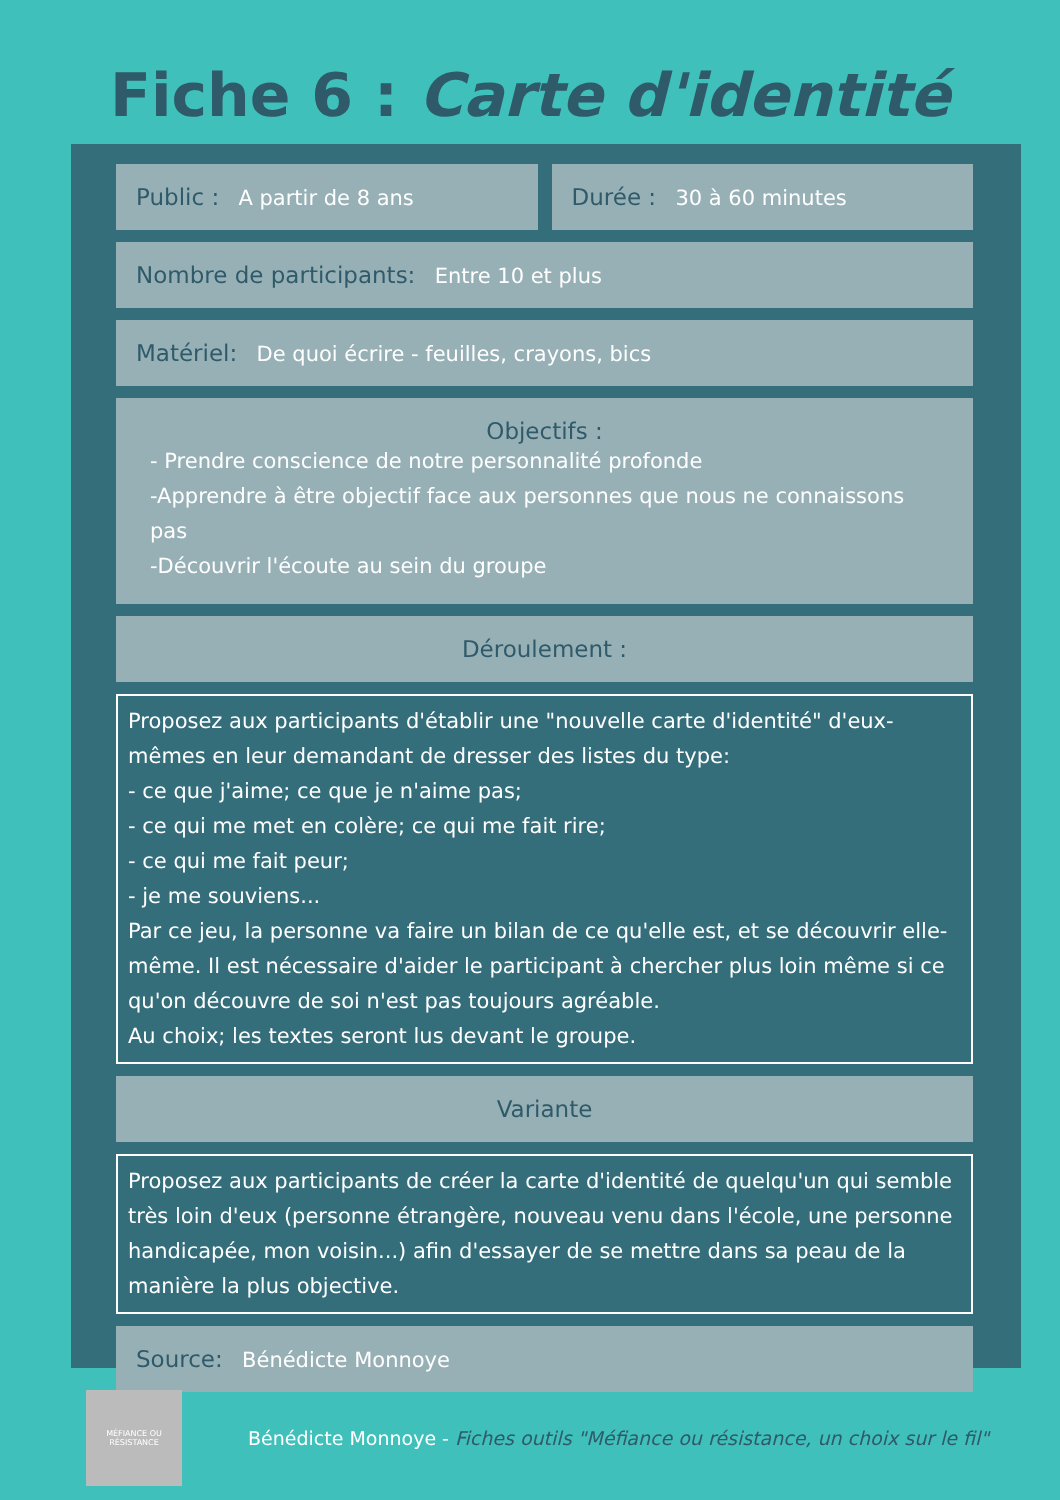Fiche 6 : Carte d'identité
Public : A partir de 8 ans Durée : 30 à 60 minutes
Nombre de participants: Entre 10 et plus
Matériel: De quoi écrire - feuilles, crayons, bics
Objectifs :
- Prendre conscience de notre personnalité profonde
-Apprendre à être objectif face aux personnes que nous ne connaissons pas
-Découvrir l'écoute au sein du groupe
Déroulement :
Proposez aux participants d'établir une "nouvelle carte d'identité" d'eux-mêmes en leur demandant de dresser des listes du type:
- ce que j'aime; ce que je n'aime pas;
- ce qui me met en colère; ce qui me fait rire;
- ce qui me fait peur;
- je me souviens...
Par ce jeu, la personne va faire un bilan de ce qu'elle est, et se découvrir elle-même. Il est nécessaire d'aider le participant à chercher plus loin même si ce qu'on découvre de soi n'est pas toujours agréable.
Au choix; les textes seront lus devant le groupe.
Variante
Proposez aux participants de créer la carte d'identité de quelqu'un qui semble très loin d'eux (personne étrangère, nouveau venu dans l'école, une personne handicapée, mon voisin...) afin d'essayer de se mettre dans sa peau de la manière la plus objective.
Source: Bénédicte Monnoye
MÉFIANCE OU
RÉSISTANCE
Bénédicte Monnoye - Fiches outils "Méfiance ou résistance, un choix sur le fil"